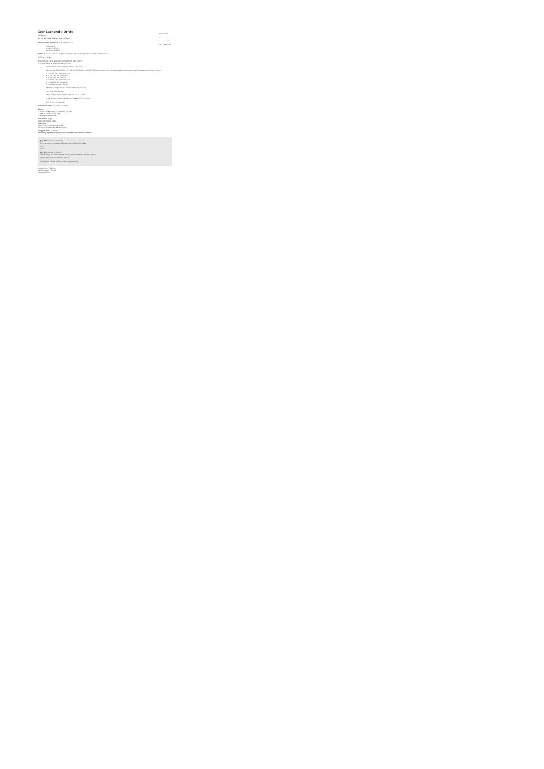Watch this cache
Ignore this cache
0 users watching this cache
This is a Regular cache
Der Lachende Dritte
by Kaufhil
N 48° 21.200 E 013° 12.189 (WGS84)
Click icon to download: .LOC Waypoint File
In Germany
Hidden: 7/2/2004
waypoint: GCJWM
Note: To use the services of geocaching.com, you must agree to the terms and conditions
Difficulty: Terrain:
Ein normaler Cache an einem normalen Ort, oder nicht?
A normal cache at a normal place, or not?
Der lachende Dritte N48°21.200 E013°12.189
Beginne bei N48°21.200 E013°12.189. Bei N48°21.200 E13°12.189 wirst du keinen Empfang haben. Notiere dort das Todesdatum von Aigner Joseph.
A = letzte Ziffer der Jahreszahl
B = 2te Ziffer der Jahreszahl
C = 2te Ziffer des Monats
D = letzte Ziffer der Jahreszahl
E = 3te Ziffer der Jahreszahl
F = Quersumme des Monats
Startinhalt: Logbuch und Bleistift (Bitte drin lassen)
Und Spaß beim Finden
The Laughing Third One N48°21.200 E013°12.189
It starts with: Logbook and pencil (Please do not remove)
Lots of fun by finding it!
Additional Hints (No hints available)
Find...
...other caches hidden or found by this user
...nearby caches of this type
...all nearby waypoints
For online maps...
Geocaching.com Maps
MapQuest
Topo Zone - topographical maps
Microsoft TerraServer - aerial photos
Logged Visits (2 total)
Warning. Spoilers may be included in the descriptions or links.
July 13 by cascali (24 found)
Wen nachdem ich grad eine Erinnerungsmail erhalten habe...
Gruß
cascali
July 4 by wander (3 found)
Sehr schöner und interessanter Cache. Die Koordinaten sind sehr genau.
Aber wem hat auch der Dritte gelacht
Vielen Dank für den schönen Nachmittagsausflug
Create time: 7/11/2004
Last Updated: 7/7/2004
Rendered From: